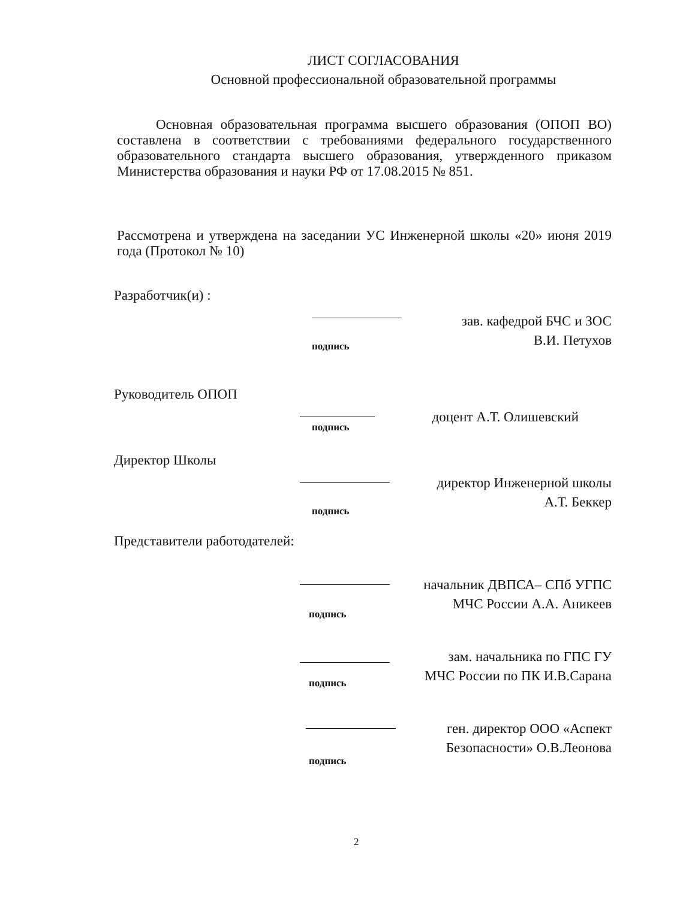ЛИСТ СОГЛАСОВАНИЯ
Основной профессиональной образовательной программы
Основная образовательная программа высшего образования (ОПОП ВО) составлена в соответствии с требованиями федерального государственного образовательного стандарта высшего образования, утвержденного приказом Министерства образования и науки РФ от 17.08.2015 № 851.
Рассмотрена и утверждена на заседании УС Инженерной школы «20» июня 2019 года (Протокол № 10)
Разработчик(и) :
зав. кафедрой БЧС и ЗОС
В.И. Петухов
подпись
Руководитель ОПОП
доцент А.Т. Олишевский
подпись
Директор Школы
директор Инженерной школы
А.Т. Беккер
подпись
Представители работодателей:
начальник ДВПСА– СПб УГПС
МЧС России А.А. Аникеев
подпись
зам. начальника по ГПС ГУ
МЧС России по ПК И.В.Сарана
подпись
ген. директор ООО «Аспект
Безопасности» О.В.Леонова
подпись
2